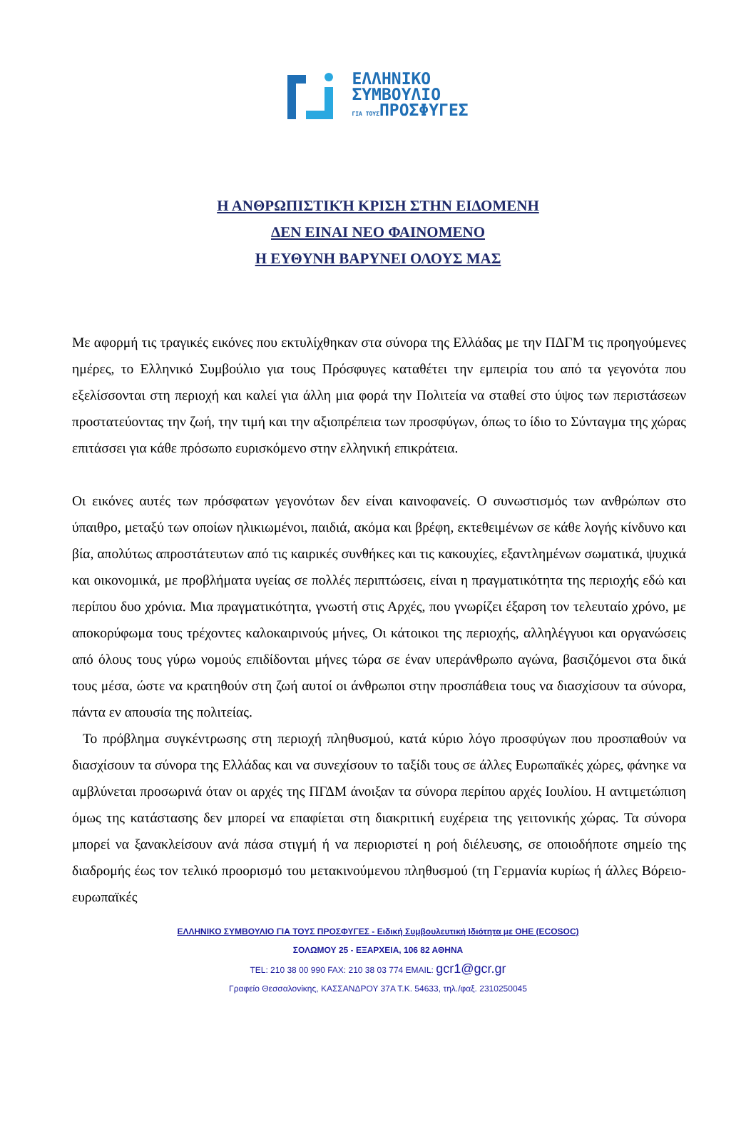ΕΛΛΗΝΙΚΟ
ΣΥΜΒΟΥΛΙΟ
ΓΙΑ ΤΟΥΣΠΡΟΣΦΥΓΕΣ
Η ΑΝΘΡΩΠΙΣΤΙΚΉ ΚΡΙΣΗ ΣΤΗΝ ΕΙΔΟΜΕΝΗ
ΔΕΝ ΕΙΝΑΙ ΝΕΟ ΦΑΙΝΟΜΕΝΟ
Η ΕΥΘΥΝΗ ΒΑΡΥΝΕΙ ΟΛΟΥΣ ΜΑΣ
Με αφορμή τις τραγικές εικόνες που εκτυλίχθηκαν στα σύνορα της Ελλάδας με την ΠΔΓΜ τις προηγούμενες ημέρες, το Ελληνικό Συμβούλιο για τους Πρόσφυγες καταθέτει την εμπειρία του από τα γεγονότα που εξελίσσονται στη περιοχή και καλεί για άλλη μια φορά την Πολιτεία να σταθεί στο ύψος των περιστάσεων προστατεύοντας την ζωή, την τιμή και την αξιοπρέπεια των προσφύγων, όπως το ίδιο το Σύνταγμα της χώρας επιτάσσει για κάθε πρόσωπο ευρισκόμενο στην ελληνική επικράτεια.
Οι εικόνες αυτές των πρόσφατων γεγονότων δεν είναι καινοφανείς. Ο συνωστισμός των ανθρώπων στο ύπαιθρο, μεταξύ των οποίων ηλικιωμένοι, παιδιά, ακόμα και βρέφη, εκτεθειμένων σε κάθε λογής κίνδυνο και βία, απολύτως απροστάτευτων από τις καιρικές συνθήκες και τις κακουχίες, εξαντλημένων σωματικά, ψυχικά και οικονομικά, με προβλήματα υγείας σε πολλές περιπτώσεις, είναι η πραγματικότητα της περιοχής εδώ και περίπου δυο χρόνια. Μια πραγματικότητα, γνωστή στις Αρχές, που γνωρίζει έξαρση τον τελευταίο χρόνο, με αποκορύφωμα τους τρέχοντες καλοκαιρινούς μήνες, Οι κάτοικοι της περιοχής, αλληλέγγυοι και οργανώσεις από όλους τους γύρω νομούς επιδίδονται μήνες τώρα σε έναν υπεράνθρωπο αγώνα, βασιζόμενοι στα δικά τους μέσα, ώστε να κρατηθούν στη ζωή αυτοί οι άνθρωποι στην προσπάθεια τους να διασχίσουν τα σύνορα, πάντα εν απουσία της πολιτείας.
Το πρόβλημα συγκέντρωσης στη περιοχή πληθυσμού, κατά κύριο λόγο προσφύγων που προσπαθούν να διασχίσουν τα σύνορα της Ελλάδας και να συνεχίσουν το ταξίδι τους σε άλλες Ευρωπαϊκές χώρες, φάνηκε να αμβλύνεται προσωρινά όταν οι αρχές της ΠΓΔΜ άνοιξαν τα σύνορα περίπου αρχές Ιουλίου. Η αντιμετώπιση όμως της κατάστασης δεν μπορεί να επαφίεται στη διακριτική ευχέρεια της γειτονικής χώρας. Τα σύνορα μπορεί να ξανακλείσουν ανά πάσα στιγμή ή να περιοριστεί η ροή διέλευσης, σε οποιοδήποτε σημείο της διαδρομής έως τον τελικό προορισμό του μετακινούμενου πληθυσμού (τη Γερμανία κυρίως ή άλλες Βόρειο- ευρωπαϊκές
ΕΛΛΗΝΙΚΟ ΣΥΜΒΟΥΛΙΟ ΓΙΑ ΤΟΥΣ ΠΡΟΣΦΥΓΕΣ - Ειδική Συμβουλευτική Ιδιότητα με ΟΗΕ (ECOSOC)
ΣΟΛΩΜΟΥ 25 - ΕΞΑΡΧΕΙΑ, 106 82 ΑΘΗΝΑ
TEL: 210 38 00 990 FAX: 210 38 03 774 EMAIL: gcr1@gcr.gr
Γραφείο Θεσσαλονίκης, ΚΑΣΣΑΝΔΡΟΥ 37Α Τ.Κ. 54633, τηλ./φαξ. 2310250045